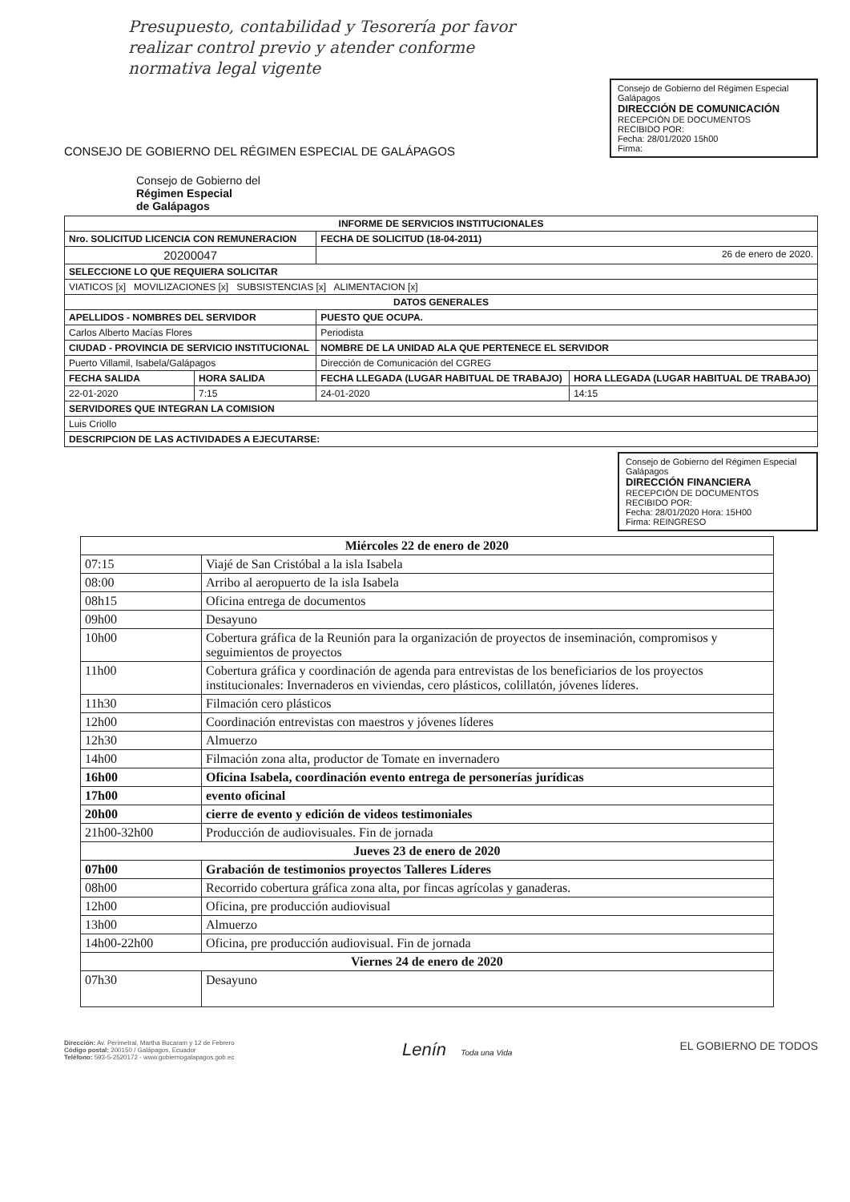Presupuesto, contabilidad y Tesorería por favor
realizar control previo y atender conforme
normativa legal vigente
CONSEJO DE GOBIERNO DEL RÉGIMEN ESPECIAL DE GALÁPAGOS
Consejo de Gobierno del Régimen Especial Galápagos
DIRECCIÓN DE COMUNICACIÓN
RECEPCIÓN DE DOCUMENTOS
RECIBIDO POR:
Fecha: 28/01/2020 15h00
Firma:
Consejo de Gobierno del
Régimen Especial
de Galápagos
| INFORME DE SERVICIOS INSTITUCIONALES | | | |
| --- | --- | --- | --- |
| Nro. SOLICITUD LICENCIA CON REMUNERACION | | FECHA DE SOLICITUD (18-04-2011) | |
| 20200047 | | 26 de enero de 2020. | |
| SELECCIONE LO QUE REQUIERA SOLICITAR | | | |
| VIATICOS [x] MOVILIZACIONES [x] SUBSISTENCIAS [x] ALIMENTACION [x] | | | |
| DATOS GENERALES | | | |
| APELLIDOS - NOMBRES DEL SERVIDOR | | PUESTO QUE OCUPA. | |
| Carlos Alberto Macías Flores | | Periodista | |
| CIUDAD - PROVINCIA DE SERVICIO INSTITUCIONAL | | NOMBRE DE LA UNIDAD ALA QUE PERTENECE EL SERVIDOR | |
| Puerto Villamil, Isabela/Galápagos | | Dirección de Comunicación del CGREG | |
| FECHA SALIDA | HORA SALIDA | FECHA LLEGADA (LUGAR HABITUAL DE TRABAJO) | HORA LLEGADA (LUGAR HABITUAL DE TRABAJO) |
| 22-01-2020 | 7:15 | 24-01-2020 | 14:15 |
| SERVIDORES QUE INTEGRAN LA COMISION | | | |
| Luis Criollo | | | |
| DESCRIPCION DE LAS ACTIVIDADES A EJECUTARSE: | | | |
Consejo de Gobierno del Régimen Especial Galápagos
DIRECCIÓN FINANCIERA
RECEPCIÓN DE DOCUMENTOS
RECIBIDO POR:
Fecha: 28/01/2020 Hora: 15H00
Firma: REINGRESO
| Miércoles 22 de enero de 2020 | |
| 07:15 | Viajé de San Cristóbal a la isla Isabela |
| 08:00 | Arribo al aeropuerto de la isla Isabela |
| 08h15 | Oficina entrega de documentos |
| 09h00 | Desayuno |
| 10h00 | Cobertura gráfica de la Reunión para la organización de proyectos de inseminación, compromisos y seguimientos de proyectos |
| 11h00 | Cobertura gráfica y coordinación de agenda para entrevistas de los beneficiarios de los proyectos institucionales: Invernaderos en viviendas, cero plásticos, colillatón, jóvenes líderes. |
| 11h30 | Filmación cero plásticos |
| 12h00 | Coordinación entrevistas con maestros y jóvenes líderes |
| 12h30 | Almuerzo |
| 14h00 | Filmación zona alta, productor de Tomate en invernadero |
| 16h00 | Oficina Isabela, coordinación evento entrega de personerías jurídicas |
| 17h00 | evento oficinal |
| 20h00 | cierre de evento y edición de videos testimoniales |
| 21h00-32h00 | Producción de audiovisuales. Fin de jornada |
| Jueves 23 de enero de 2020 | |
| 07h00 | Grabación de testimonios proyectos Talleres Líderes |
| 08h00 | Recorrido cobertura gráfica zona alta, por fincas agrícolas y ganaderas. |
| 12h00 | Oficina, pre producción audiovisual |
| 13h00 | Almuerzo |
| 14h00-22h00 | Oficina, pre producción audiovisual. Fin de jornada |
| Viernes 24 de enero de 2020 | |
| 07h30 | Desayuno |
Dirección: Av. Perimetral, Martha Bucaram y 12 de Febrero
Código postal: 200150 / Galápagos, Ecuador
Teléfono: 593-5-2520172 - www.gobiernogalapagos.gob.ec
Lenín Toda una Vida
EL GOBIERNO DE TODOS